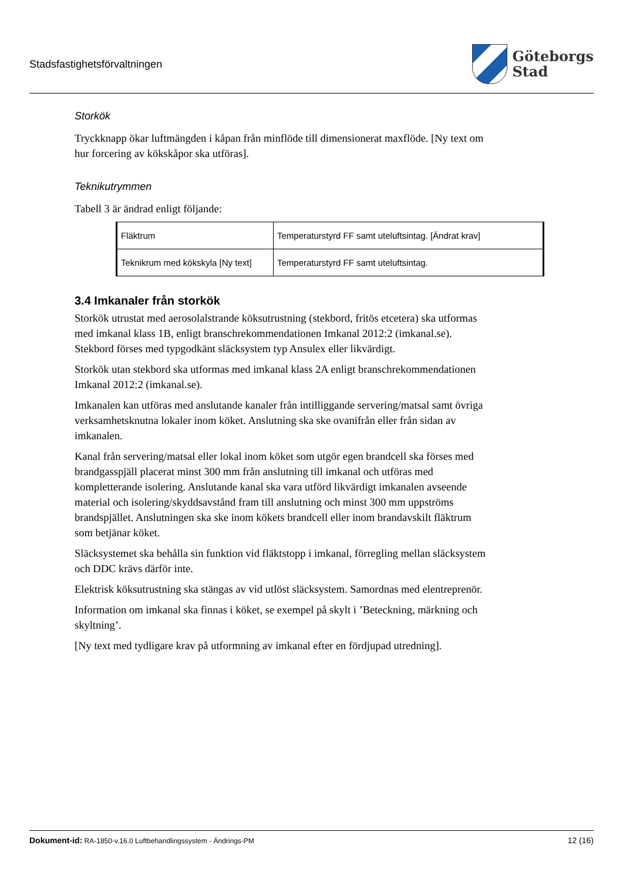Stadsfastighetsförvaltningen
Göteborgs
Stad
Storkök
Tryckknapp ökar luftmängden i kåpan från minflöde till dimensionerat maxflöde. [Ny text om hur forcering av kökskåpor ska utföras].
Teknikutrymmen
Tabell 3 är ändrad enligt följande:
| Fläktrum | Temperaturstyrd FF samt uteluftsintag. [Ändrat krav] |
| Teknikrum med kökskyla [Ny text] | Temperaturstyrd FF samt uteluftsintag. |
3.4 Imkanaler från storkök
Storkök utrustat med aerosolalstrande köksutrustning (stekbord, fritös etcetera) ska utformas med imkanal klass 1B, enligt branschrekommendationen Imkanal 2012:2 (imkanal.se). Stekbord förses med typgodkänt släcksystem typ Ansulex eller likvärdigt.
Storkök utan stekbord ska utformas med imkanal klass 2A enligt branschrekommendationen Imkanal 2012:2 (imkanal.se).
Imkanalen kan utföras med anslutande kanaler från intilliggande servering/matsal samt övriga verksamhetsknutna lokaler inom köket. Anslutning ska ske ovanifrån eller från sidan av imkanalen.
Kanal från servering/matsal eller lokal inom köket som utgör egen brandcell ska förses med brandgasspjäll placerat minst 300 mm från anslutning till imkanal och utföras med kompletterande isolering. Anslutande kanal ska vara utförd likvärdigt imkanalen avseende material och isolering/skyddsavstånd fram till anslutning och minst 300 mm uppströms brandspjället. Anslutningen ska ske inom kökets brandcell eller inom brandavskilt fläktrum som betjänar köket.
Släcksystemet ska behålla sin funktion vid fläktstopp i imkanal, förregling mellan släcksystem och DDC krävs därför inte.
Elektrisk köksutrustning ska stängas av vid utlöst släcksystem. Samordnas med elentreprenör.
Information om imkanal ska finnas i köket, se exempel på skylt i ’Beteckning, märkning och skyltning’.
[Ny text med tydligare krav på utformning av imkanal efter en fördjupad utredning].
Dokument-id: RA-1850-v.16.0 Luftbehandlingssystem - Ändrings-PM
12 (16)